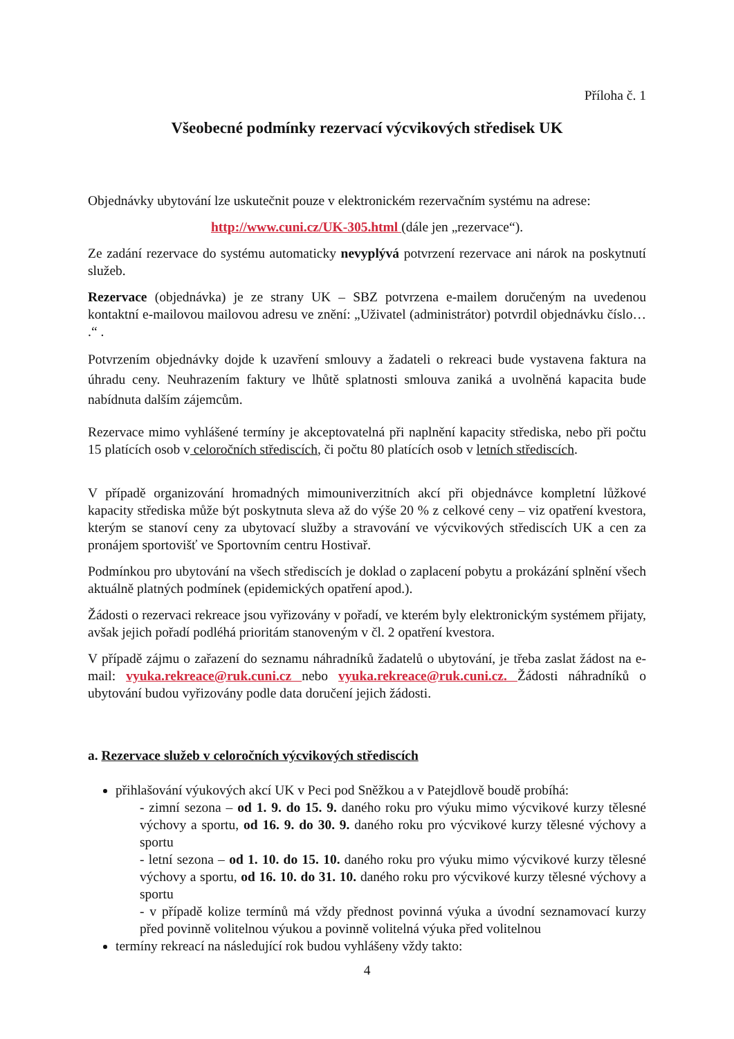Příloha č. 1
Všeobecné podmínky rezervací výcvikových středisek UK
Objednávky ubytování lze uskutečnit pouze v elektronickém rezervačním systému na adrese:
http://www.cuni.cz/UK-305.html (dále jen „rezervace“).
Ze zadání rezervace do systému automaticky nevyplývá potvrzení rezervace ani nárok na poskytnutí služeb.
Rezervace (objednávka) je ze strany UK – SBZ potvrzena e-mailem doručeným na uvedenou kontaktní e-mailovou mailovou adresu ve znění: „Uživatel (administrátor) potvrdil objednávku číslo… .“ .
Potvrzením objednávky dojde k uzavření smlouvy a žadateli o rekreaci bude vystavena faktura na úhradu ceny. Neuhrazením faktury ve lhůtě splatnosti smlouva zaniká a uvolněná kapacita bude nabídnuta dalším zájemcům.
Rezervace mimo vyhlášené termíny je akceptovatelná při naplnění kapacity střediska, nebo při počtu 15 platících osob v celoročních střediscích, či počtu 80 platících osob v letních střediscích.
V případě organizování hromadných mimouniverzitních akcí při objednávce kompletní lůžkové kapacity střediska může být poskytnuta sleva až do výše 20 % z celkové ceny – viz opatření kvestora, kterým se stanoví ceny za ubytovací služby a stravování ve výcvikových střediscích UK a cen za pronájem sportovišť ve Sportovním centru Hostivař.
Podmínkou pro ubytování na všech střediscích je doklad o zaplacení pobytu a prokázání splnění všech aktuálně platných podmínek (epidemických opatření apod.).
Žádosti o rezervaci rekreace jsou vyřizovány v pořadí, ve kterém byly elektronickým systémem přijaty, avšak jejich pořadí podléhá prioritám stanoveným v čl. 2 opatření kvestora.
V případě zájmu o zařazení do seznamu náhradníků žadatelů o ubytování, je třeba zaslat žádost na e-mail: vyuka.rekreace@ruk.cuni.cz nebo vyuka.rekreace@ruk.cuni.cz. Žádosti náhradníků o ubytování budou vyřizovány podle data doručení jejich žádosti.
a. Rezervace služeb v celoročních výcvikových střediscích
přihlašování výukových akcí UK v Peci pod Sněžkou a v Patejdlově boudě probíhá:
- zimní sezona – od 1. 9. do 15. 9. daného roku pro výuku mimo výcvikové kurzy tělesné výchovy a sportu, od 16. 9. do 30. 9. daného roku pro výcvikové kurzy tělesné výchovy a sportu
- letní sezona – od 1. 10. do 15. 10. daného roku pro výuku mimo výcvikové kurzy tělesné výchovy a sportu, od 16. 10. do 31. 10. daného roku pro výcvikové kurzy tělesné výchovy a sportu
- v případě kolize termínů má vždy přednost povinná výuka a úvodní seznamovací kurzy před povinně volitelnou výukou a povinně volitelná výuka před volitelnou
termíny rekreací na následující rok budou vyhlášeny vždy takto:
4